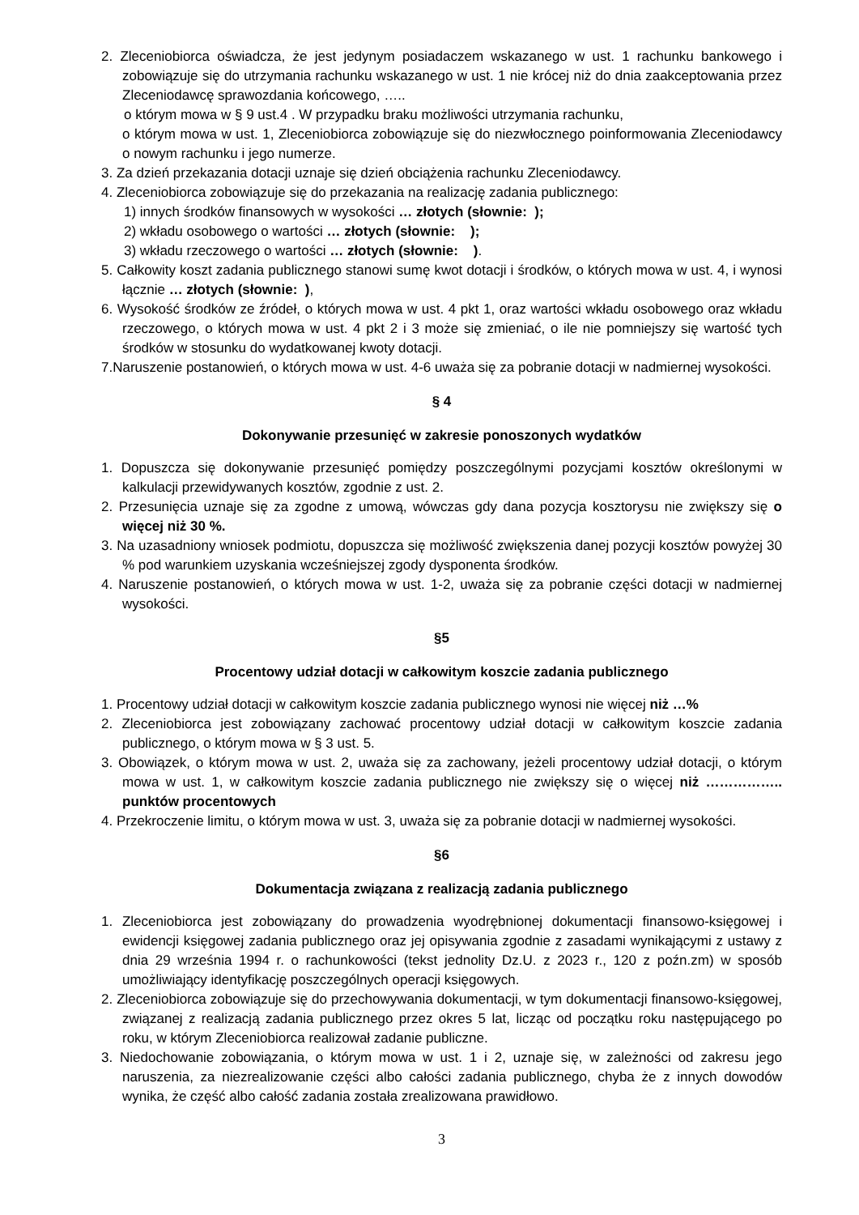2. Zleceniobiorca oświadcza, że jest jedynym posiadaczem wskazanego w ust. 1 rachunku bankowego i zobowiązuje się do utrzymania rachunku wskazanego w ust. 1 nie krócej niż do dnia zaakceptowania przez Zleceniodawcę sprawozdania końcowego, …..
o którym mowa w § 9 ust.4 . W przypadku braku możliwości utrzymania rachunku,
o którym mowa w ust. 1, Zleceniobiorca zobowiązuje się do niezwłocznego poinformowania Zleceniodawcy o nowym rachunku i jego numerze.
3. Za dzień przekazania dotacji uznaje się dzień obciążenia rachunku Zleceniodawcy.
4. Zleceniobiorca zobowiązuje się do przekazania na realizację zadania publicznego:
1) innych środków finansowych w wysokości … złotych (słownie: );
2) wkładu osobowego o wartości … złotych (słownie: );
3) wkładu rzeczowego o wartości … złotych (słownie: ).
5. Całkowity koszt zadania publicznego stanowi sumę kwot dotacji i środków, o których mowa w ust. 4, i wynosi łącznie … złotych (słownie: ),
6. Wysokość środków ze źródeł, o których mowa w ust. 4 pkt 1, oraz wartości wkładu osobowego oraz wkładu rzeczowego, o których mowa w ust. 4 pkt 2 i 3 może się zmieniać, o ile nie pomniejszy się wartość tych środków w stosunku do wydatkowanej kwoty dotacji.
7.Naruszenie postanowień, o których mowa w ust. 4-6 uważa się za pobranie dotacji w nadmiernej wysokości.
§ 4
Dokonywanie przesunięć w zakresie ponoszonych wydatków
1. Dopuszcza się dokonywanie przesunięć pomiędzy poszczególnymi pozycjami kosztów określonymi w kalkulacji przewidywanych kosztów, zgodnie z ust. 2.
2. Przesunięcia uznaje się za zgodne z umową, wówczas gdy dana pozycja kosztorysu nie zwiększy się o więcej niż 30 %.
3. Na uzasadniony wniosek podmiotu, dopuszcza się możliwość zwiększenia danej pozycji kosztów powyżej 30 % pod warunkiem uzyskania wcześniejszej zgody dysponenta środków.
4. Naruszenie postanowień, o których mowa w ust. 1-2, uważa się za pobranie części dotacji w nadmiernej wysokości.
§5
Procentowy udział dotacji w całkowitym koszcie zadania publicznego
1. Procentowy udział dotacji w całkowitym koszcie zadania publicznego wynosi nie więcej niż …%
2. Zleceniobiorca jest zobowiązany zachować procentowy udział dotacji w całkowitym koszcie zadania publicznego, o którym mowa w § 3 ust. 5.
3. Obowiązek, o którym mowa w ust. 2, uważa się za zachowany, jeżeli procentowy udział dotacji, o którym mowa w ust. 1, w całkowitym koszcie zadania publicznego nie zwiększy się o więcej niż …………….. punktów procentowych
4. Przekroczenie limitu, o którym mowa w ust. 3, uważa się za pobranie dotacji w nadmiernej wysokości.
§6
Dokumentacja związana z realizacją zadania publicznego
1. Zleceniobiorca jest zobowiązany do prowadzenia wyodrębnionej dokumentacji finansowo-księgowej i ewidencji księgowej zadania publicznego oraz jej opisywania zgodnie z zasadami wynikającymi z ustawy z dnia 29 września 1994 r. o rachunkowości (tekst jednolity Dz.U. z 2023 r., 120 z poźn.zm) w sposób umożliwiający identyfikację poszczególnych operacji księgowych.
2. Zleceniobiorca zobowiązuje się do przechowywania dokumentacji, w tym dokumentacji finansowo-księgowej, związanej z realizacją zadania publicznego przez okres 5 lat, licząc od początku roku następującego po roku, w którym Zleceniobiorca realizował zadanie publiczne.
3. Niedochowanie zobowiązania, o którym mowa w ust. 1 i 2, uznaje się, w zależności od zakresu jego naruszenia, za niezrealizowanie części albo całości zadania publicznego, chyba że z innych dowodów wynika, że część albo całość zadania została zrealizowana prawidłowo.
3